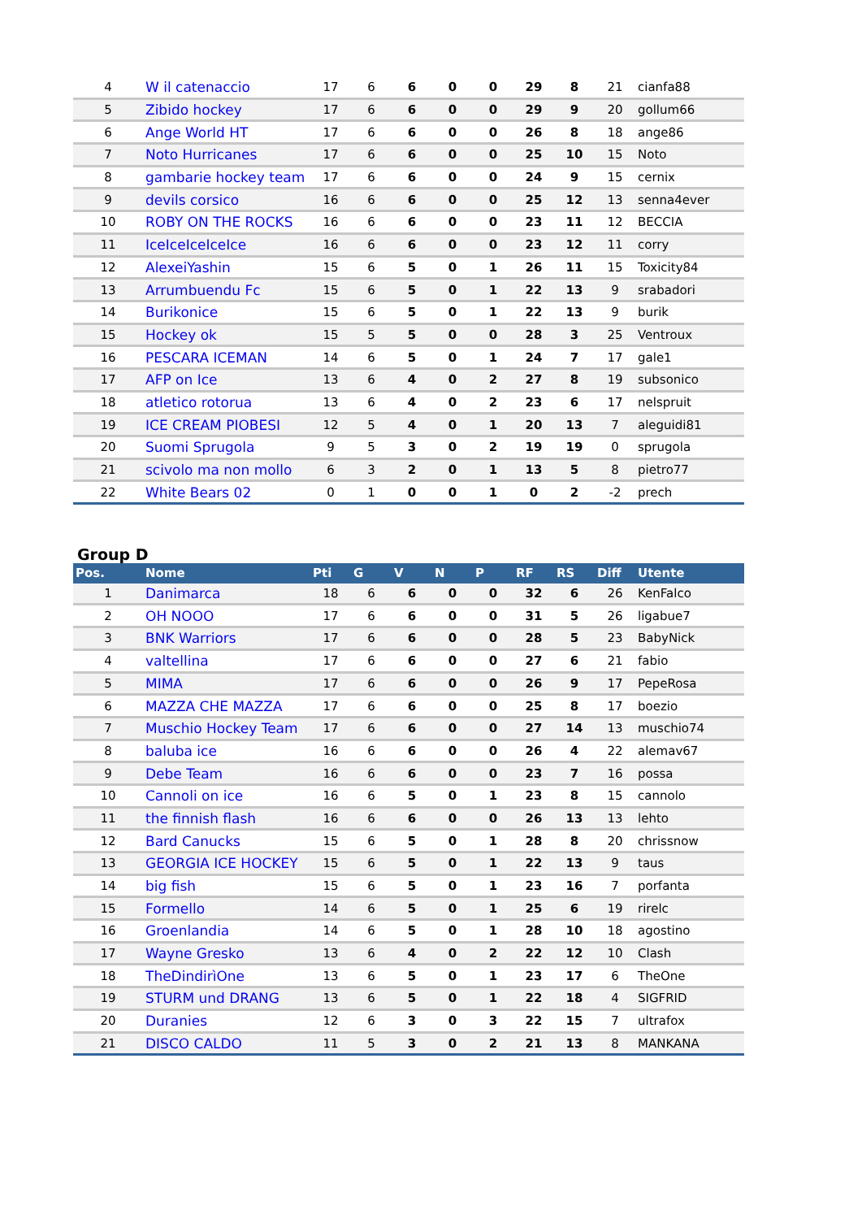| 4 | W il catenaccio | 17 | 6 | 6 | 0 | 0 | 29 | 8 | 21 | cianfa88 |
| 5 | Zibido hockey | 17 | 6 | 6 | 0 | 0 | 29 | 9 | 20 | gollum66 |
| 6 | Ange World HT | 17 | 6 | 6 | 0 | 0 | 26 | 8 | 18 | ange86 |
| 7 | Noto Hurricanes | 17 | 6 | 6 | 0 | 0 | 25 | 10 | 15 | Noto |
| 8 | gambarie hockey team | 17 | 6 | 6 | 0 | 0 | 24 | 9 | 15 | cernix |
| 9 | devils corsico | 16 | 6 | 6 | 0 | 0 | 25 | 12 | 13 | senna4ever |
| 10 | ROBY ON THE ROCKS | 16 | 6 | 6 | 0 | 0 | 23 | 11 | 12 | BECCIA |
| 11 | IceIceIceIceIce | 16 | 6 | 6 | 0 | 0 | 23 | 12 | 11 | corry |
| 12 | AlexeiYashin | 15 | 6 | 5 | 0 | 1 | 26 | 11 | 15 | Toxicity84 |
| 13 | Arrumbuendu Fc | 15 | 6 | 5 | 0 | 1 | 22 | 13 | 9 | srabadori |
| 14 | Burikonice | 15 | 6 | 5 | 0 | 1 | 22 | 13 | 9 | burik |
| 15 | Hockey ok | 15 | 5 | 5 | 0 | 0 | 28 | 3 | 25 | Ventroux |
| 16 | PESCARA ICEMAN | 14 | 6 | 5 | 0 | 1 | 24 | 7 | 17 | gale1 |
| 17 | AFP on Ice | 13 | 6 | 4 | 0 | 2 | 27 | 8 | 19 | subsonico |
| 18 | atletico rotorua | 13 | 6 | 4 | 0 | 2 | 23 | 6 | 17 | nelspruit |
| 19 | ICE CREAM PIOBESI | 12 | 5 | 4 | 0 | 1 | 20 | 13 | 7 | aleguidi81 |
| 20 | Suomi Sprugola | 9 | 5 | 3 | 0 | 2 | 19 | 19 | 0 | sprugola |
| 21 | scivolo ma non mollo | 6 | 3 | 2 | 0 | 1 | 13 | 5 | 8 | pietro77 |
| 22 | White Bears 02 | 0 | 1 | 0 | 0 | 1 | 0 | 2 | -2 | prech |
Group D
| Pos. | Nome | Pti | G | V | N | P | RF | RS | Diff | Utente |
| --- | --- | --- | --- | --- | --- | --- | --- | --- | --- | --- |
| 1 | Danimarca | 18 | 6 | 6 | 0 | 0 | 32 | 6 | 26 | KenFalco |
| 2 | OH NOOO | 17 | 6 | 6 | 0 | 0 | 31 | 5 | 26 | ligabue7 |
| 3 | BNK Warriors | 17 | 6 | 6 | 0 | 0 | 28 | 5 | 23 | BabyNick |
| 4 | valtellina | 17 | 6 | 6 | 0 | 0 | 27 | 6 | 21 | fabio |
| 5 | MIMA | 17 | 6 | 6 | 0 | 0 | 26 | 9 | 17 | PepeRosa |
| 6 | MAZZA CHE MAZZA | 17 | 6 | 6 | 0 | 0 | 25 | 8 | 17 | boezio |
| 7 | Muschio Hockey Team | 17 | 6 | 6 | 0 | 0 | 27 | 14 | 13 | muschio74 |
| 8 | baluba ice | 16 | 6 | 6 | 0 | 0 | 26 | 4 | 22 | alemav67 |
| 9 | Debe Team | 16 | 6 | 6 | 0 | 0 | 23 | 7 | 16 | possa |
| 10 | Cannoli on ice | 16 | 6 | 5 | 0 | 1 | 23 | 8 | 15 | cannolo |
| 11 | the finnish flash | 16 | 6 | 6 | 0 | 0 | 26 | 13 | 13 | lehto |
| 12 | Bard Canucks | 15 | 6 | 5 | 0 | 1 | 28 | 8 | 20 | chrissnow |
| 13 | GEORGIA ICE HOCKEY | 15 | 6 | 5 | 0 | 1 | 22 | 13 | 9 | taus |
| 14 | big fish | 15 | 6 | 5 | 0 | 1 | 23 | 16 | 7 | porfanta |
| 15 | Formello | 14 | 6 | 5 | 0 | 1 | 25 | 6 | 19 | rirelc |
| 16 | Groenlandia | 14 | 6 | 5 | 0 | 1 | 28 | 10 | 18 | agostino |
| 17 | Wayne Gresko | 13 | 6 | 4 | 0 | 2 | 22 | 12 | 10 | Clash |
| 18 | TheDindirìOne | 13 | 6 | 5 | 0 | 1 | 23 | 17 | 6 | TheOne |
| 19 | STURM und DRANG | 13 | 6 | 5 | 0 | 1 | 22 | 18 | 4 | SIGFRID |
| 20 | Duranies | 12 | 6 | 3 | 0 | 3 | 22 | 15 | 7 | ultrafox |
| 21 | DISCO CALDO | 11 | 5 | 3 | 0 | 2 | 21 | 13 | 8 | MANKANA |